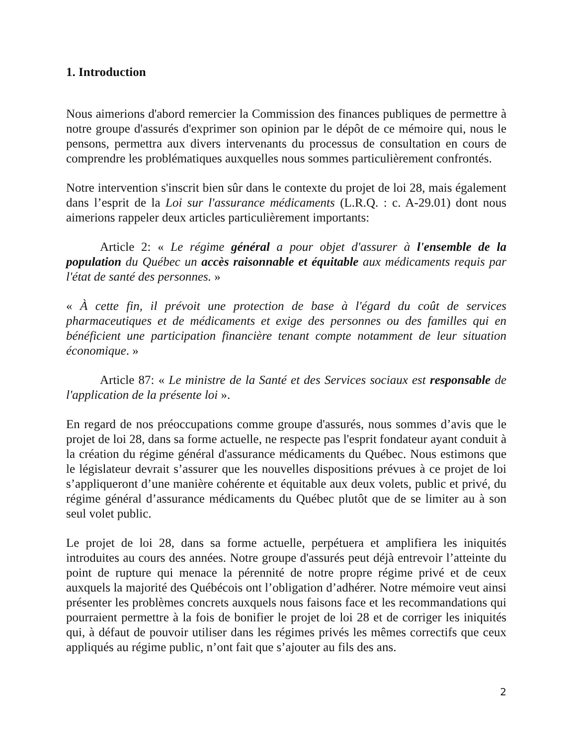1. Introduction
Nous aimerions d'abord remercier la Commission des finances publiques de permettre à notre groupe d'assurés d'exprimer son opinion par le dépôt de ce mémoire qui, nous le pensons, permettra aux divers intervenants du processus de consultation en cours de comprendre les problématiques auxquelles nous sommes particulièrement confrontés.
Notre intervention s'inscrit bien sûr dans le contexte du projet de loi 28, mais également dans l’esprit de la Loi sur l'assurance médicaments (L.R.Q. : c. A-29.01) dont nous aimerions rappeler deux articles particulièrement importants:
Article 2: « Le régime général a pour objet d'assurer à l'ensemble de la population du Québec un accès raisonnable et équitable aux médicaments requis par l'état de santé des personnes. »
« À cette fin, il prévoit une protection de base à l'égard du coût de services pharmaceutiques et de médicaments et exige des personnes ou des familles qui en bénéficient une participation financière tenant compte notamment de leur situation économique. »
Article 87: « Le ministre de la Santé et des Services sociaux est responsable de l'application de la présente loi ».
En regard de nos préoccupations comme groupe d'assurés, nous sommes d’avis que le projet de loi 28, dans sa forme actuelle, ne respecte pas l'esprit fondateur ayant conduit à la création du régime général d'assurance médicaments du Québec. Nous estimons que le législateur devrait s’assurer que les nouvelles dispositions prévues à ce projet de loi s’appliqueront d’une manière cohérente et équitable aux deux volets, public et privé, du régime général d’assurance médicaments du Québec plutôt que de se limiter au à son seul volet public.
Le projet de loi 28, dans sa forme actuelle, perpétuera et amplifiera les iniquités introduites au cours des années. Notre groupe d'assurés peut déjà entrevoir l’atteinte du point de rupture qui menace la pérennité de notre propre régime privé et de ceux auxquels la majorité des Québécois ont l’obligation d’adhérer. Notre mémoire veut ainsi présenter les problèmes concrets auxquels nous faisons face et les recommandations qui pourraient permettre à la fois de bonifier le projet de loi 28 et de corriger les iniquités qui, à défaut de pouvoir utiliser dans les régimes privés les mêmes correctifs que ceux appliqués au régime public, n’ont fait que s’ajouter au fils des ans.
2